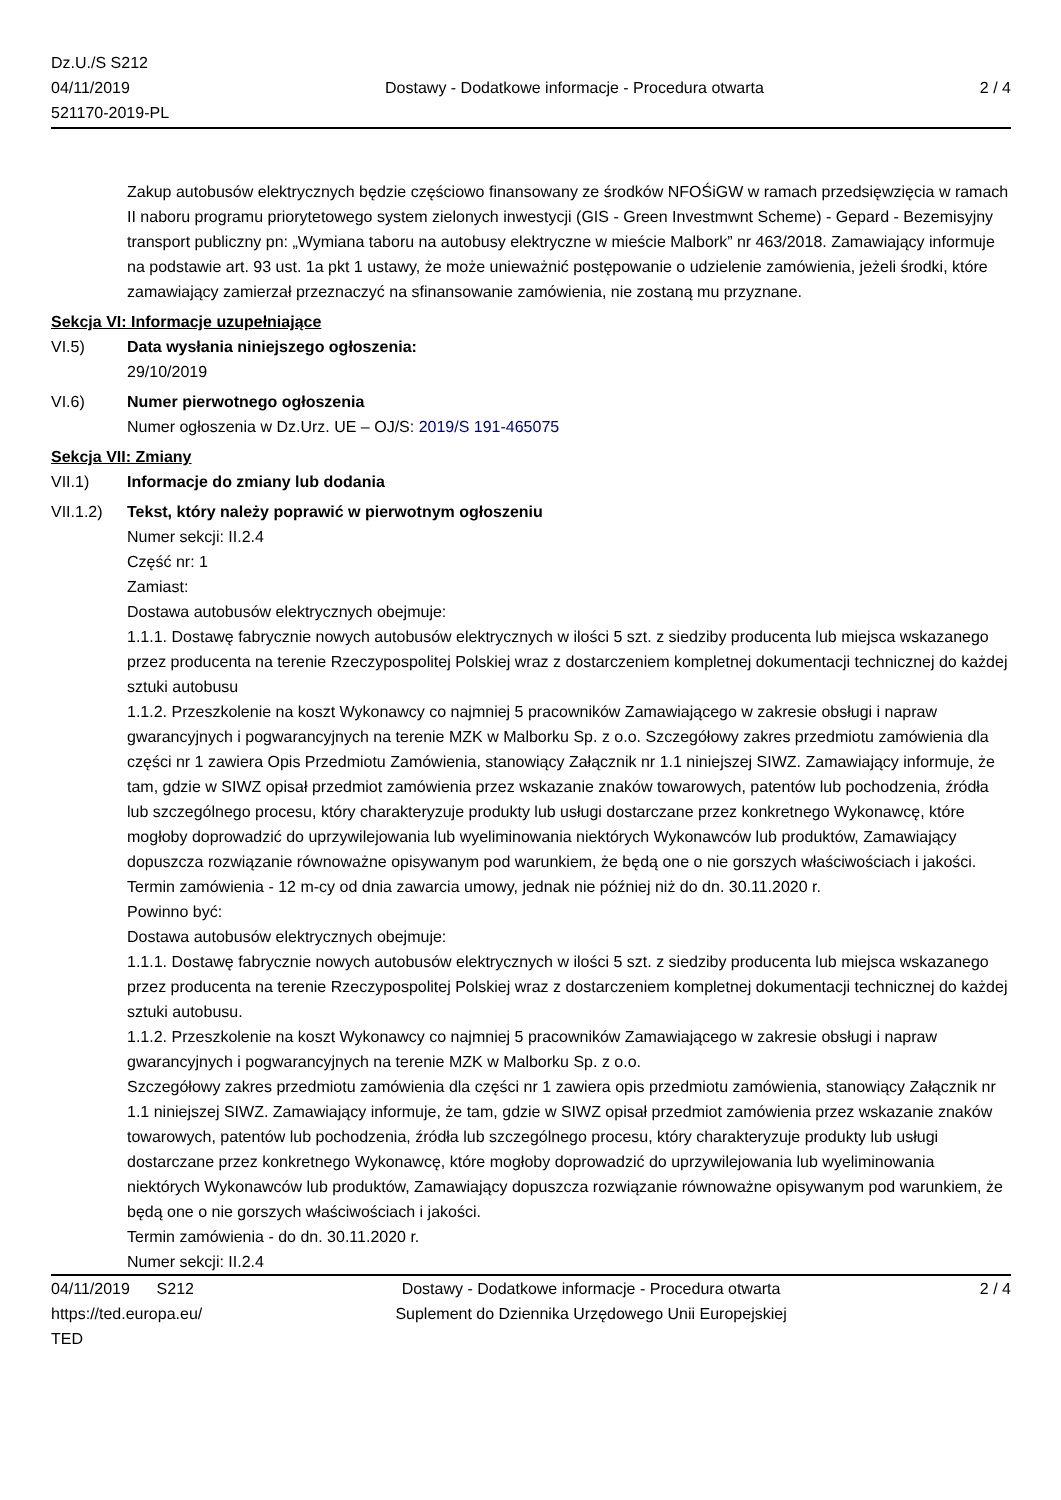Dz.U./S S212
04/11/2019
521170-2019-PL
Dostawy - Dodatkowe informacje - Procedura otwarta
2 / 4
Zakup autobusów elektrycznych będzie częściowo finansowany ze środków NFOŚiGW w ramach przedsięwzięcia w ramach II naboru programu priorytetowego system zielonych inwestycji (GIS - Green Investmwnt Scheme) - Gepard - Bezemisyjny transport publiczny pn: „Wymiana taboru na autobusy elektryczne w mieście Malbork” nr 463/2018. Zamawiający informuje na podstawie art. 93 ust. 1a pkt 1 ustawy, że może unieważnić postępowanie o udzielenie zamówienia, jeżeli środki, które zamawiający zamierzał przeznaczyć na sfinansowanie zamówienia, nie zostaną mu przyznane.
Sekcja VI: Informacje uzupełniające
VI.5) Data wysłania niniejszego ogłoszenia:
29/10/2019
VI.6) Numer pierwotnego ogłoszenia
Numer ogłoszenia w Dz.Urz. UE – OJ/S: 2019/S 191-465075
Sekcja VII: Zmiany
VII.1) Informacje do zmiany lub dodania
VII.1.2)
Tekst, który należy poprawić w pierwotnym ogłoszeniu
Numer sekcji: II.2.4
Część nr: 1
Zamiast:
Dostawa autobusów elektrycznych obejmuje:
1.1.1. Dostawę fabrycznie nowych autobusów elektrycznych w ilości 5 szt. z siedziby producenta lub miejsca wskazanego przez producenta na terenie Rzeczypospolitej Polskiej wraz z dostarczeniem kompletnej dokumentacji technicznej do każdej sztuki autobusu
1.1.2. Przeszkolenie na koszt Wykonawcy co najmniej 5 pracowników Zamawiającego w zakresie obsługi i napraw gwarancyjnych i pogwarancyjnych na terenie MZK w Malborku Sp. z o.o. Szczegółowy zakres przedmiotu zamówienia dla części nr 1 zawiera Opis Przedmiotu Zamówienia, stanowiący Załącznik nr 1.1 niniejszej SIWZ. Zamawiający informuje, że tam, gdzie w SIWZ opisał przedmiot zamówienia przez wskazanie znaków towarowych, patentów lub pochodzenia, źródła lub szczególnego procesu, który charakteryzuje produkty lub usługi dostarczane przez konkretnego Wykonawcę, które mogłoby doprowadzić do uprzywilejowania lub wyeliminowania niektórych Wykonawców lub produktów, Zamawiający dopuszcza rozwiązanie równoważne opisywanym pod warunkiem, że będą one o nie gorszych właściwościach i jakości. Termin zamówienia - 12 m-cy od dnia zawarcia umowy, jednak nie później niż do dn. 30.11.2020 r.
Powinno być:
Dostawa autobusów elektrycznych obejmuje:
1.1.1. Dostawę fabrycznie nowych autobusów elektrycznych w ilości 5 szt. z siedziby producenta lub miejsca wskazanego przez producenta na terenie Rzeczypospolitej Polskiej wraz z dostarczeniem kompletnej dokumentacji technicznej do każdej sztuki autobusu.
1.1.2. Przeszkolenie na koszt Wykonawcy co najmniej 5 pracowników Zamawiającego w zakresie obsługi i napraw gwarancyjnych i pogwarancyjnych na terenie MZK w Malborku Sp. z o.o.
Szczegółowy zakres przedmiotu zamówienia dla części nr 1 zawiera opis przedmiotu zamówienia, stanowiący Załącznik nr 1.1 niniejszej SIWZ. Zamawiający informuje, że tam, gdzie w SIWZ opisał przedmiot zamówienia przez wskazanie znaków towarowych, patentów lub pochodzenia, źródła lub szczególnego procesu, który charakteryzuje produkty lub usługi dostarczane przez konkretnego Wykonawcę, które mogłoby doprowadzić do uprzywilejowania lub wyeliminowania niektórych Wykonawców lub produktów, Zamawiający dopuszcza rozwiązanie równoważne opisywanym pod warunkiem, że będą one o nie gorszych właściwościach i jakości.
Termin zamówienia - do dn. 30.11.2020 r.
Numer sekcji: II.2.4
04/11/2019 S212
https://ted.europa.eu/
TED
Dostawy - Dodatkowe informacje - Procedura otwarta
Suplement do Dziennika Urzędowego Unii Europejskiej
2 / 4